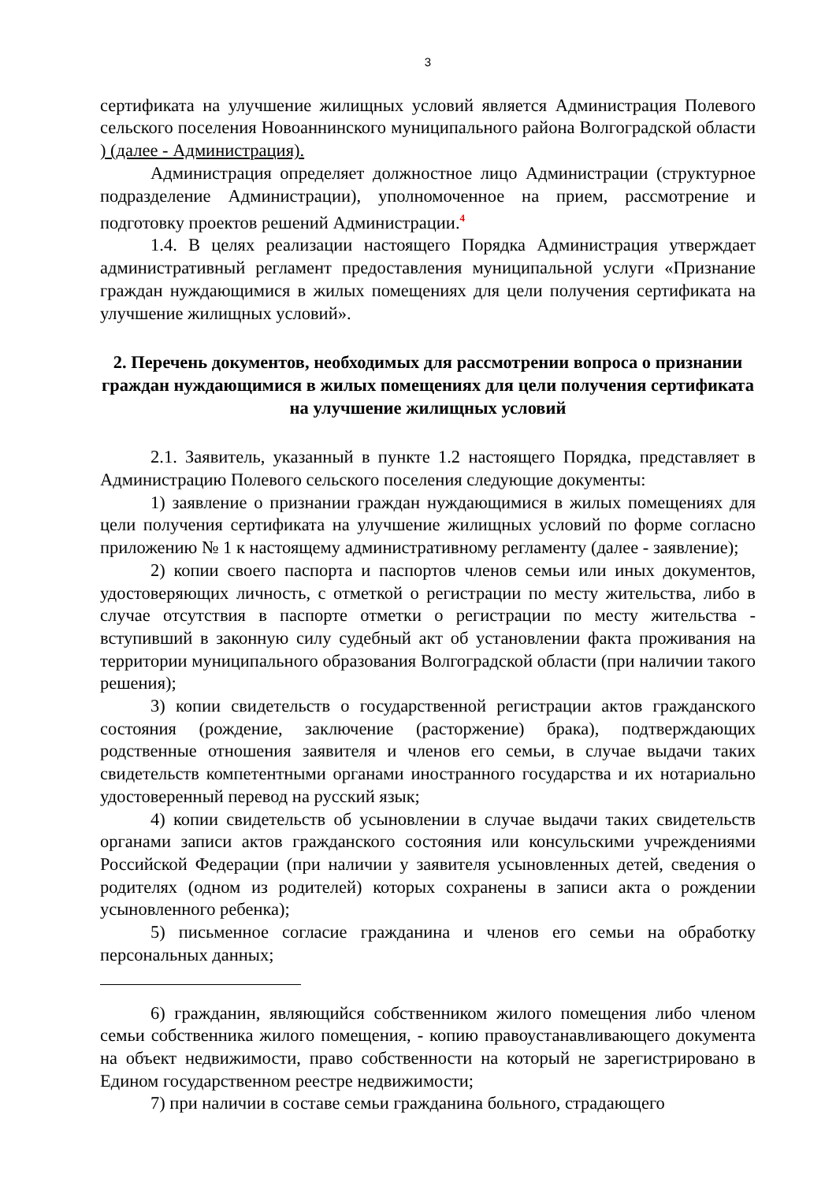3
сертификата на улучшение жилищных условий является Администрация Полевого сельского поселения Новоаннинского муниципального района Волгоградской области ) (далее - Администрация).
Администрация определяет должностное лицо Администрации (структурное подразделение Администрации), уполномоченное на прием, рассмотрение и подготовку проектов решений Администрации.<sup>4</sup>
1.4. В целях реализации настоящего Порядка Администрация утверждает административный регламент предоставления муниципальной услуги «Признание граждан нуждающимися в жилых помещениях для цели получения сертификата на улучшение жилищных условий».
2. Перечень документов, необходимых для рассмотрении вопроса о признании граждан нуждающимися в жилых помещениях для цели получения сертификата на улучшение жилищных условий
2.1. Заявитель, указанный в пункте 1.2 настоящего Порядка, представляет в Администрацию Полевого сельского поселения следующие документы:
1) заявление о признании граждан нуждающимися в жилых помещениях для цели получения сертификата на улучшение жилищных условий по форме согласно приложению № 1 к настоящему административному регламенту (далее - заявление);
2) копии своего паспорта и паспортов членов семьи или иных документов, удостоверяющих личность, с отметкой о регистрации по месту жительства, либо в случае отсутствия в паспорте отметки о регистрации по месту жительства - вступивший в законную силу судебный акт об установлении факта проживания на территории муниципального образования Волгоградской области (при наличии такого решения);
3) копии свидетельств о государственной регистрации актов гражданского состояния (рождение, заключение (расторжение) брака), подтверждающих родственные отношения заявителя и членов его семьи, в случае выдачи таких свидетельств компетентными органами иностранного государства и их нотариально удостоверенный перевод на русский язык;
4) копии свидетельств об усыновлении в случае выдачи таких свидетельств органами записи актов гражданского состояния или консульскими учреждениями Российской Федерации (при наличии у заявителя усыновленных детей, сведения о родителях (одном из родителей) которых сохранены в записи акта о рождении усыновленного ребенка);
5) письменное согласие гражданина и членов его семьи на обработку персональных данных;
6) гражданин, являющийся собственником жилого помещения либо членом семьи собственника жилого помещения, - копию правоустанавливающего документа на объект недвижимости, право собственности на который не зарегистрировано в Едином государственном реестре недвижимости;
7) при наличии в составе семьи гражданина больного, страдающего